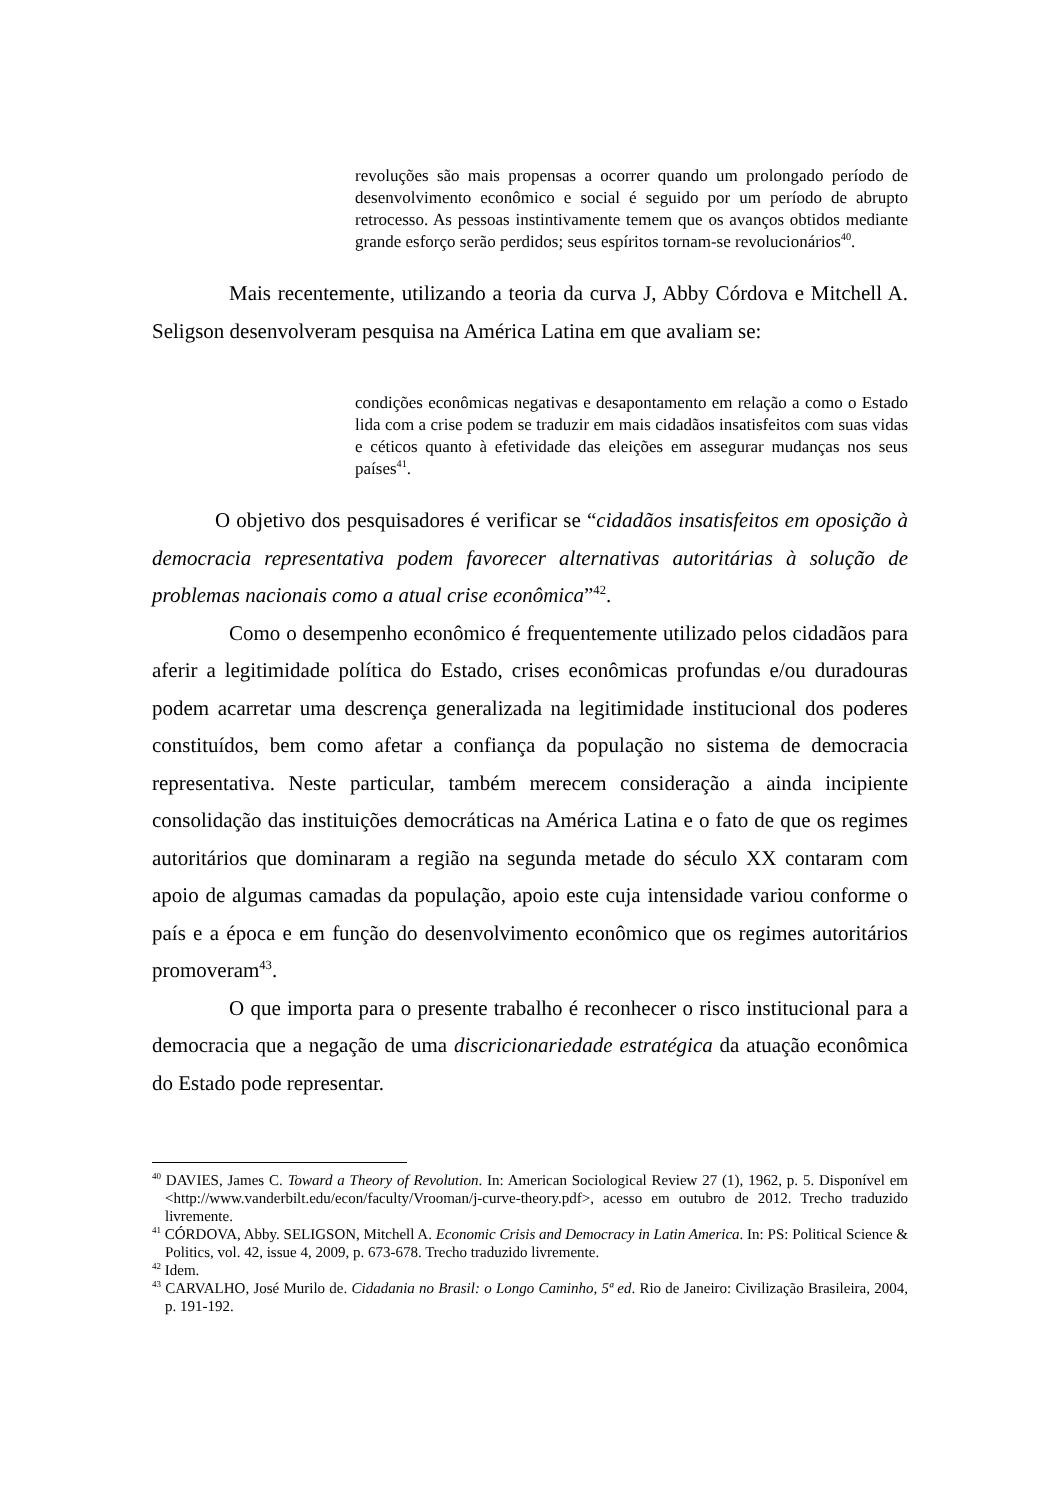revoluções são mais propensas a ocorrer quando um prolongado período de desenvolvimento econômico e social é seguido por um período de abrupto retrocesso. As pessoas instintivamente temem que os avanços obtidos mediante grande esforço serão perdidos; seus espíritos tornam-se revolucionários<sup>40</sup>.
Mais recentemente, utilizando a teoria da curva J, Abby Córdova e Mitchell A. Seligson desenvolveram pesquisa na América Latina em que avaliam se:
condições econômicas negativas e desapontamento em relação a como o Estado lida com a crise podem se traduzir em mais cidadãos insatisfeitos com suas vidas e céticos quanto à efetividade das eleições em assegurar mudanças nos seus países<sup>41</sup>.
O objetivo dos pesquisadores é verificar se “cidadãos insatisfeitos em oposição à democracia representativa podem favorecer alternativas autoritárias à solução de problemas nacionais como a atual crise econômica”<sup>42</sup>.
Como o desempenho econômico é frequentemente utilizado pelos cidadãos para aferir a legitimidade política do Estado, crises econômicas profundas e/ou duradouras podem acarretar uma descrença generalizada na legitimidade institucional dos poderes constituídos, bem como afetar a confiança da população no sistema de democracia representativa. Neste particular, também merecem consideração a ainda incipiente consolidação das instituições democráticas na América Latina e o fato de que os regimes autoritários que dominaram a região na segunda metade do século XX contaram com apoio de algumas camadas da população, apoio este cuja intensidade variou conforme o país e a época e em função do desenvolvimento econômico que os regimes autoritários promoveram<sup>43</sup>.
O que importa para o presente trabalho é reconhecer o risco institucional para a democracia que a negação de uma discricionariedade estratégica da atuação econômica do Estado pode representar.
<sup>40</sup> DAVIES, James C. Toward a Theory of Revolution. In: American Sociological Review 27 (1), 1962, p. 5. Disponível em <http://www.vanderbilt.edu/econ/faculty/Vrooman/j-curve-theory.pdf>, acesso em outubro de 2012. Trecho traduzido livremente.
<sup>41</sup> CÓRDOVA, Abby. SELIGSON, Mitchell A. Economic Crisis and Democracy in Latin America. In: PS: Political Science & Politics, vol. 42, issue 4, 2009, p. 673-678. Trecho traduzido livremente.
<sup>42</sup> Idem.
<sup>43</sup> CARVALHO, José Murilo de. Cidadania no Brasil: o Longo Caminho, 5ª ed. Rio de Janeiro: Civilização Brasileira, 2004, p. 191-192.